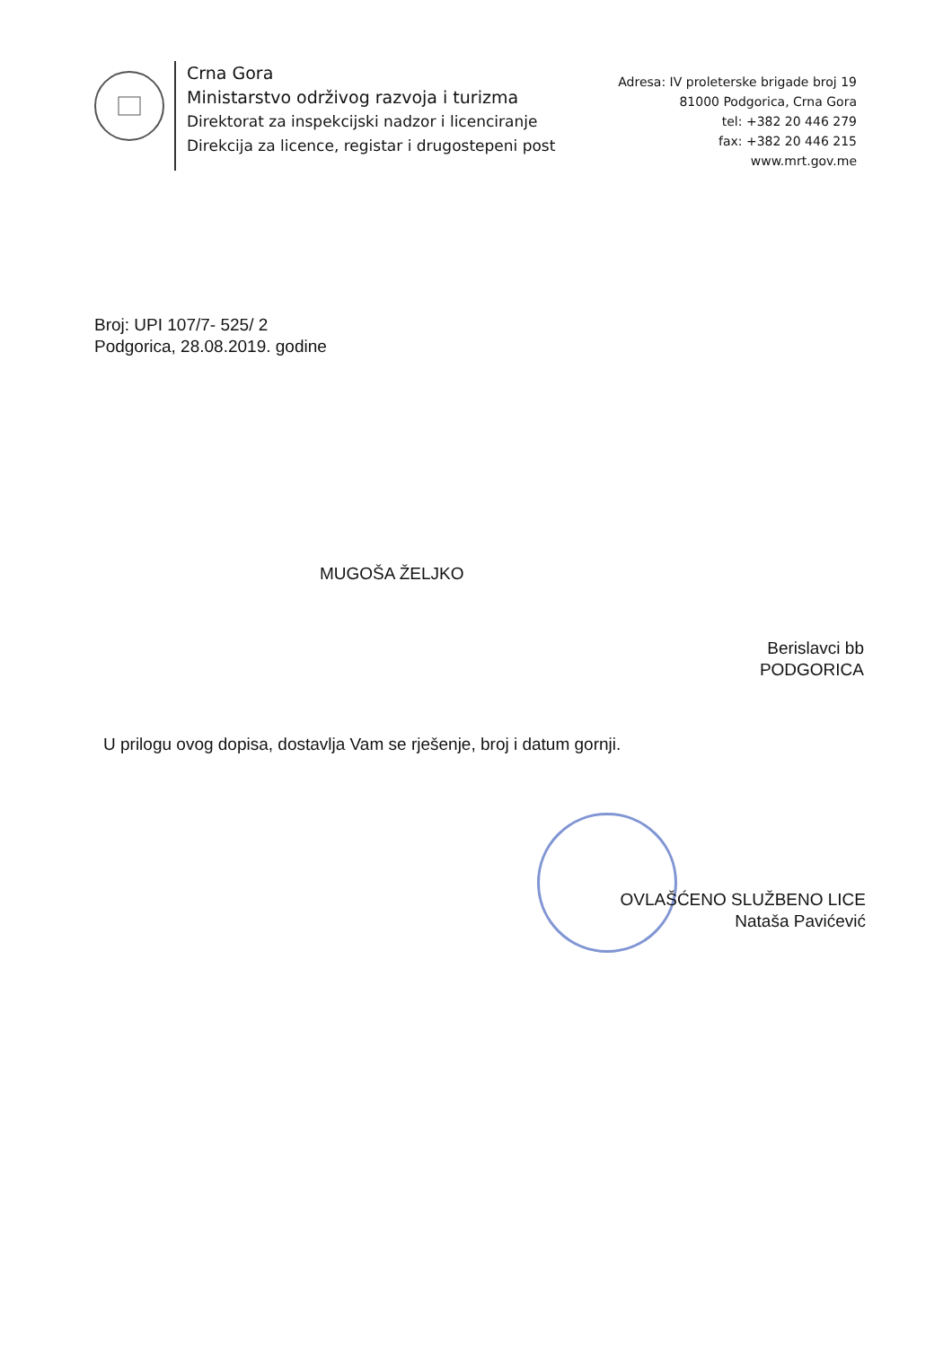Crna Gora
Ministarstvo održivog razvoja i turizma
Direktorat za inspekcijski nadzor i licenciranje
Direkcija za licence, registar i drugostepeni post
Adresa: IV proleterske brigade broj 19
81000 Podgorica, Crna Gora
tel: +382 20 446 279
fax: +382 20 446 215
www.mrt.gov.me
Broj: UPI 107/7- 525/ 2
Podgorica, 28.08.2019. godine
MUGOŠA ŽELJKO
Berislavci bb
PODGORICA
U prilogu ovog dopisa, dostavlja Vam se rješenje, broj i datum gornji.
OVLAŠĆENO SLUŽBENO LICE
Nataša Pavićević